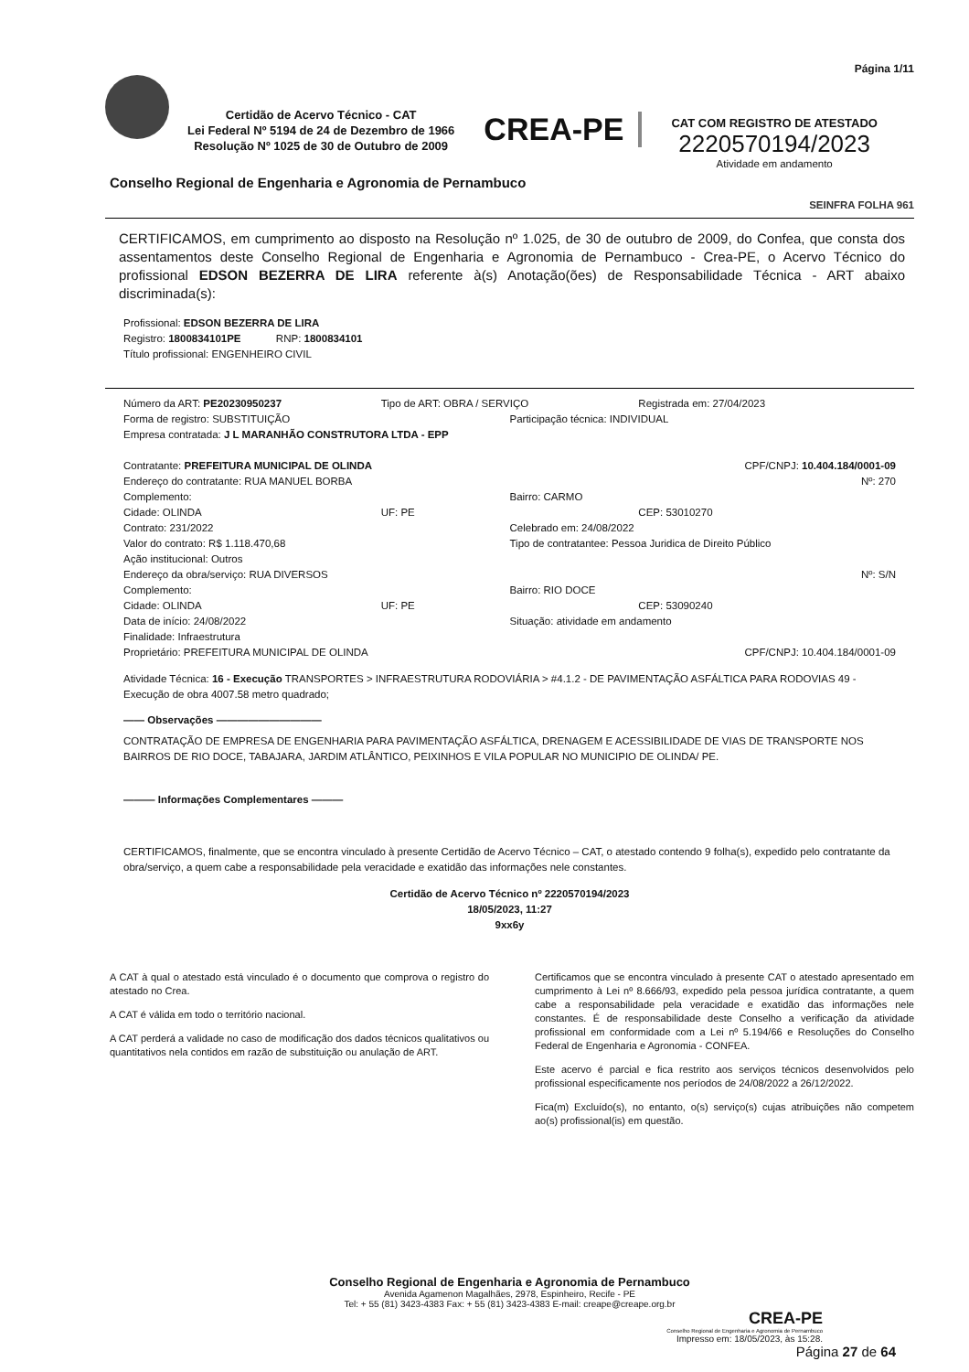Página 1/11
Certidão de Acervo Técnico - CAT
Lei Federal Nº 5194 de 24 de Dezembro de 1966
Resolução Nº 1025 de 30 de Outubro de 2009
CREA-PE
CAT COM REGISTRO DE ATESTADO
2220570194/2023
Atividade em andamento
Conselho Regional de Engenharia e Agronomia de Pernambuco
SEINFRA FOLHA 961
CERTIFICAMOS, em cumprimento ao disposto na Resolução nº 1.025, de 30 de outubro de 2009, do Confea, que consta dos assentamentos deste Conselho Regional de Engenharia e Agronomia de Pernambuco - Crea-PE, o Acervo Técnico do profissional EDSON BEZERRA DE LIRA referente à(s) Anotação(ões) de Responsabilidade Técnica - ART abaixo discriminada(s):
Profissional: EDSON BEZERRA DE LIRA
Registro: 1800834101PE RNP: 1800834101
Título profissional: ENGENHEIRO CIVIL
Número da ART: PE20230950237 Tipo de ART: OBRA / SERVIÇO Registrada em: 27/04/2023
Forma de registro: SUBSTITUIÇÃO
Participação técnica: INDIVIDUAL
Empresa contratada: J L MARANHÃO CONSTRUTORA LTDA - EPP
Contratante: PREFEITURA MUNICIPAL DE OLINDA
CPF/CNPJ: 10.404.184/0001-09
Endereço do contratante: RUA MANUEL BORBA
Nº: 270
Complemento: Bairro: CARMO
Cidade: OLINDA UF: PE CEP: 53010270
Contrato: 231/2022 Celebrado em: 24/08/2022
Valor do contrato: R$ 1.118.470,68
Tipo de contratantee: Pessoa Juridica de Direito Público
Ação institucional: Outros
Endereço da obra/serviço: RUA DIVERSOS
Nº: S/N
Complemento: Bairro: RIO DOCE
Cidade: OLINDA UF: PE CEP: 53090240
Data de início: 24/08/2022 Situação: atividade em andamento
Finalidade: Infraestrutura
Proprietário: PREFEITURA MUNICIPAL DE OLINDA
CPF/CNPJ: 10.404.184/0001-09
Atividade Técnica: 16 - Execução TRANSPORTES > INFRAESTRUTURA RODOVIÁRIA > #4.1.2 - DE PAVIMENTAÇÃO ASFÁLTICA PARA RODOVIAS 49 - Execução de obra 4007.58 metro quadrado;
—— Observações ——————————
CONTRATAÇÃO DE EMPRESA DE ENGENHARIA PARA PAVIMENTAÇÃO ASFÁLTICA, DRENAGEM E ACESSIBILIDADE DE VIAS DE TRANSPORTE NOS BAIRROS DE RIO DOCE, TABAJARA, JARDIM ATLÂNTICO, PEIXINHOS E VILA POPULAR NO MUNICIPIO DE OLINDA/ PE.
——— Informações Complementares ———
CERTIFICAMOS, finalmente, que se encontra vinculado à presente Certidão de Acervo Técnico – CAT, o atestado contendo 9 folha(s), expedido pelo contratante da obra/serviço, a quem cabe a responsabilidade pela veracidade e exatidão das informações nele constantes.
Certidão de Acervo Técnico nº 2220570194/2023
18/05/2023, 11:27
9xx6y
A CAT à qual o atestado está vinculado é o documento que comprova o registro do atestado no Crea.
A CAT é válida em todo o território nacional.
A CAT perderá a validade no caso de modificação dos dados técnicos qualitativos ou quantitativos nela contidos em razão de substituição ou anulação de ART.
Certificamos que se encontra vinculado à presente CAT o atestado apresentado em cumprimento à Lei nº 8.666/93, expedido pela pessoa jurídica contratante, a quem cabe a responsabilidade pela veracidade e exatidão das informações nele constantes. É de responsabilidade deste Conselho a verificação da atividade profissional em conformidade com a Lei nº 5.194/66 e Resoluções do Conselho Federal de Engenharia e Agronomia - CONFEA.
Este acervo é parcial e fica restrito aos serviços técnicos desenvolvidos pelo profissional especificamente nos períodos de 24/08/2022 a 26/12/2022.
Fica(m) Excluído(s), no entanto, o(s) serviço(s) cujas atribuições não competem ao(s) profissional(is) em questão.
Conselho Regional de Engenharia e Agronomia de Pernambuco
Avenida Agamenon Magalhães, 2978, Espinheiro, Recife - PE
Tel: + 55 (81) 3423-4383 Fax: + 55 (81) 3423-4383 E-mail: creape@creape.org.br
CREA-PE
Conselho Regional de Engenharia e Agronomia de Pernambuco
Impresso em: 18/05/2023, às 15:28.
Página 27 de 64